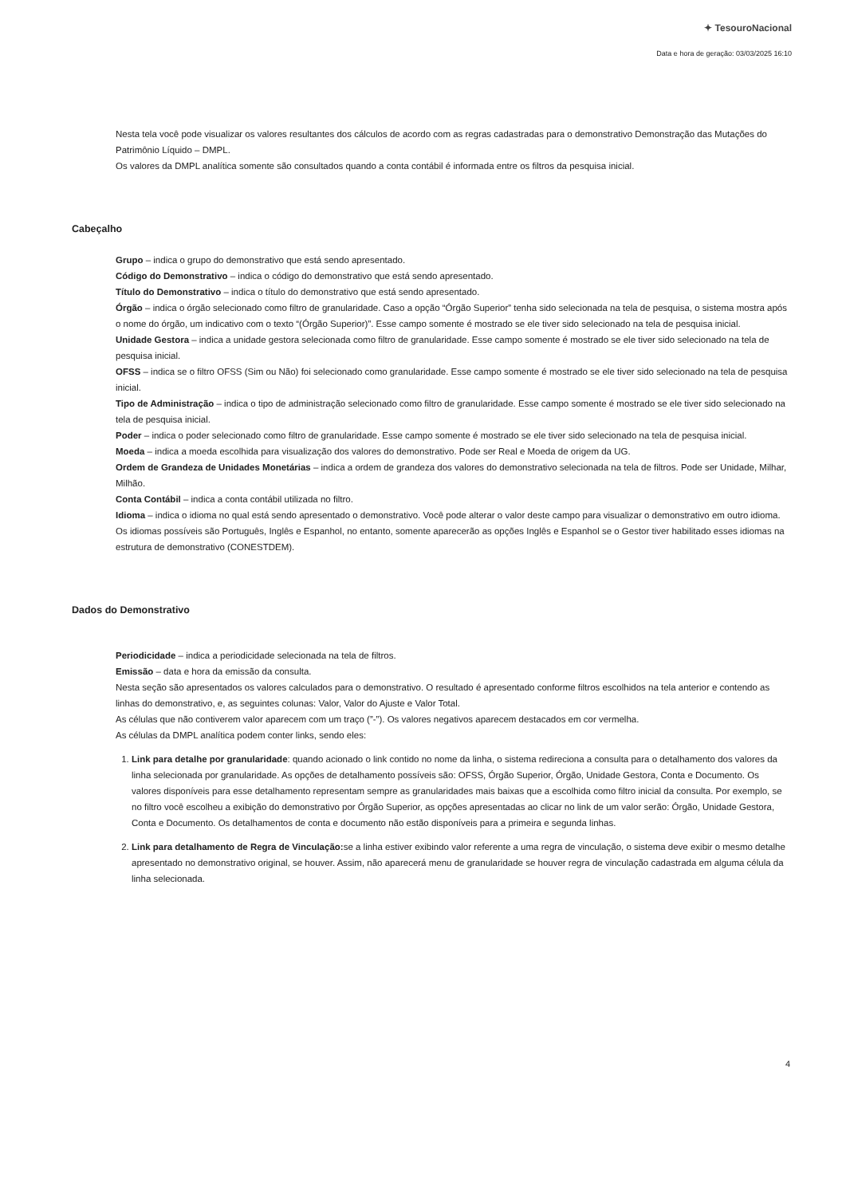✦ TesouroNacional
Data e hora de geração: 03/03/2025 16:10
Nesta tela você pode visualizar os valores resultantes dos cálculos de acordo com as regras cadastradas para o demonstrativo Demonstração das Mutações do Patrimônio Líquido – DMPL.
Os valores da DMPL analítica somente são consultados quando a conta contábil é informada entre os filtros da pesquisa inicial.
Cabeçalho
Grupo – indica o grupo do demonstrativo que está sendo apresentado.
Código do Demonstrativo – indica o código do demonstrativo que está sendo apresentado.
Título do Demonstrativo – indica o título do demonstrativo que está sendo apresentado.
Órgão – indica o órgão selecionado como filtro de granularidade. Caso a opção “Órgão Superior” tenha sido selecionada na tela de pesquisa, o sistema mostra após o nome do órgão, um indicativo com o texto “(Órgão Superior)”. Esse campo somente é mostrado se ele tiver sido selecionado na tela de pesquisa inicial.
Unidade Gestora – indica a unidade gestora selecionada como filtro de granularidade. Esse campo somente é mostrado se ele tiver sido selecionado na tela de pesquisa inicial.
OFSS – indica se o filtro OFSS (Sim ou Não) foi selecionado como granularidade. Esse campo somente é mostrado se ele tiver sido selecionado na tela de pesquisa inicial.
Tipo de Administração – indica o tipo de administração selecionado como filtro de granularidade. Esse campo somente é mostrado se ele tiver sido selecionado na tela de pesquisa inicial.
Poder – indica o poder selecionado como filtro de granularidade. Esse campo somente é mostrado se ele tiver sido selecionado na tela de pesquisa inicial.
Moeda – indica a moeda escolhida para visualização dos valores do demonstrativo. Pode ser Real e Moeda de origem da UG.
Ordem de Grandeza de Unidades Monetárias – indica a ordem de grandeza dos valores do demonstrativo selecionada na tela de filtros. Pode ser Unidade, Milhar, Milhão.
Conta Contábil – indica a conta contábil utilizada no filtro.
Idioma – indica o idioma no qual está sendo apresentado o demonstrativo. Você pode alterar o valor deste campo para visualizar o demonstrativo em outro idioma. Os idiomas possíveis são Português, Inglês e Espanhol, no entanto, somente aparecerão as opções Inglês e Espanhol se o Gestor tiver habilitado esses idiomas na estrutura de demonstrativo (CONESTDEM).
Dados do Demonstrativo
Periodicidade – indica a periodicidade selecionada na tela de filtros.
Emissão – data e hora da emissão da consulta.
Nesta seção são apresentados os valores calculados para o demonstrativo. O resultado é apresentado conforme filtros escolhidos na tela anterior e contendo as linhas do demonstrativo, e, as seguintes colunas: Valor, Valor do Ajuste e Valor Total.
As células que não contiverem valor aparecem com um traço (”-”). Os valores negativos aparecem destacados em cor vermelha.
As células da DMPL analítica podem conter links, sendo eles:
1. Link para detalhe por granularidade: quando acionado o link contido no nome da linha, o sistema redireciona a consulta para o detalhamento dos valores da linha selecionada por granularidade. As opções de detalhamento possíveis são: OFSS, Órgão Superior, Órgão, Unidade Gestora, Conta e Documento. Os valores disponíveis para esse detalhamento representam sempre as granularidades mais baixas que a escolhida como filtro inicial da consulta. Por exemplo, se no filtro você escolheu a exibição do demonstrativo por Órgão Superior, as opções apresentadas ao clicar no link de um valor serão: Órgão, Unidade Gestora, Conta e Documento. Os detalhamentos de conta e documento não estão disponíveis para a primeira e segunda linhas.
2. Link para detalhamento de Regra de Vinculação: se a linha estiver exibindo valor referente a uma regra de vinculação, o sistema deve exibir o mesmo detalhe apresentado no demonstrativo original, se houver. Assim, não aparecerá menu de granularidade se houver regra de vinculação cadastrada em alguma célula da linha selecionada.
4